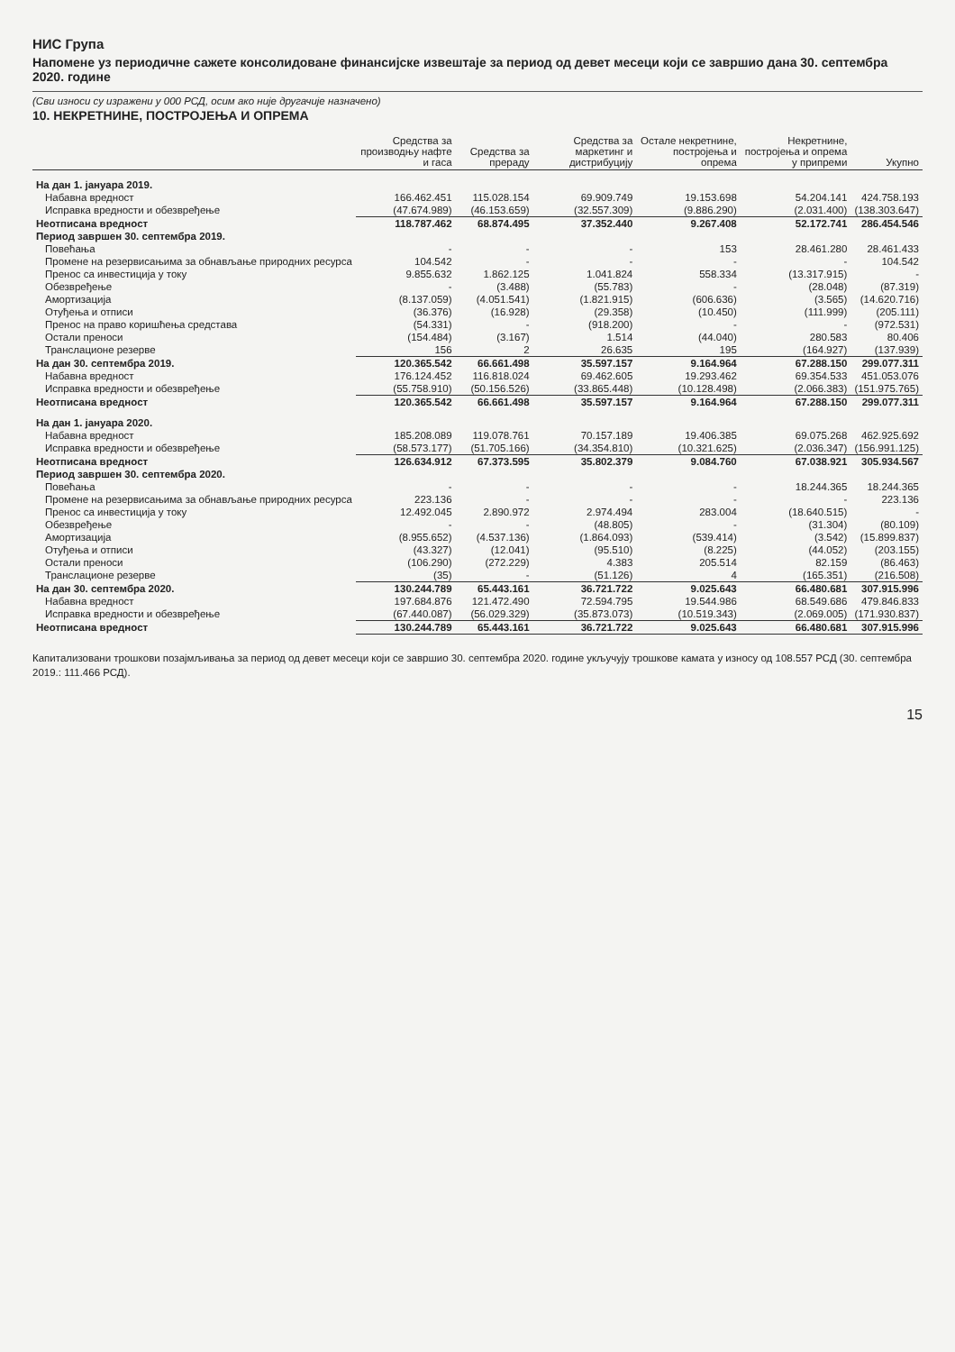НИС Група
Напомене уз периодичне сажете консолидоване финансијске извештаје за период од девет месеци који се завршио дана 30. септембра 2020. године
(Сви износи су изражени у 000 РСД, осим ако није другачије назначено)
10. НЕКРЕТНИНЕ, ПОСТРОЈЕЊА И ОПРЕМА
| | Средства за производњу нафте и гаса | Средства за прераду | Средства за маркетинг и дистрибуцију | Остале некретнине, постројења и опрема | Некретнине, постројења и опрема у припреми | Укупно |
| --- | --- | --- | --- | --- | --- | --- |
| На дан 1. јануара 2019. | | | | | | |
| Набавна вредност | 166.462.451 | 115.028.154 | 69.909.749 | 19.153.698 | 54.204.141 | 424.758.193 |
| Исправка вредности и обезвређење | (47.674.989) | (46.153.659) | (32.557.309) | (9.886.290) | (2.031.400) | (138.303.647) |
| Неотписана вредност | 118.787.462 | 68.874.495 | 37.352.440 | 9.267.408 | 52.172.741 | 286.454.546 |
| Период завршен 30. септембра 2019. | | | | | | |
| Повећања | - | - | - | 153 | 28.461.280 | 28.461.433 |
| Промене на резервисањима за обнављање природних ресурса | 104.542 | - | - | - | - | 104.542 |
| Пренос са инвестиција у току | 9.855.632 | 1.862.125 | 1.041.824 | 558.334 | (13.317.915) | - |
| Обезвређење | - | (3.488) | (55.783) | - | (28.048) | (87.319) |
| Амортизација | (8.137.059) | (4.051.541) | (1.821.915) | (606.636) | (3.565) | (14.620.716) |
| Отуђења и отписи | (36.376) | (16.928) | (29.358) | (10.450) | (111.999) | (205.111) |
| Пренос на право коришћења средстава | (54.331) | - | (918.200) | - | - | (972.531) |
| Остали преноси | (154.484) | (3.167) | 1.514 | (44.040) | 280.583 | 80.406 |
| Транслационе резерве | 156 | 2 | 26.635 | 195 | (164.927) | (137.939) |
| На дан 30. септембра 2019. | 120.365.542 | 66.661.498 | 35.597.157 | 9.164.964 | 67.288.150 | 299.077.311 |
| Набавна вредност | 176.124.452 | 116.818.024 | 69.462.605 | 19.293.462 | 69.354.533 | 451.053.076 |
| Исправка вредности и обезвређење | (55.758.910) | (50.156.526) | (33.865.448) | (10.128.498) | (2.066.383) | (151.975.765) |
| Неотписана вредност | 120.365.542 | 66.661.498 | 35.597.157 | 9.164.964 | 67.288.150 | 299.077.311 |
| На дан 1. јануара 2020. | | | | | | |
| Набавна вредност | 185.208.089 | 119.078.761 | 70.157.189 | 19.406.385 | 69.075.268 | 462.925.692 |
| Исправка вредности и обезвређење | (58.573.177) | (51.705.166) | (34.354.810) | (10.321.625) | (2.036.347) | (156.991.125) |
| Неотписана вредност | 126.634.912 | 67.373.595 | 35.802.379 | 9.084.760 | 67.038.921 | 305.934.567 |
| Период завршен 30. септембра 2020. | | | | | | |
| Повећања | - | - | - | - | 18.244.365 | 18.244.365 |
| Промене на резервисањима за обнављање природних ресурса | 223.136 | - | - | - | - | 223.136 |
| Пренос са инвестиција у току | 12.492.045 | 2.890.972 | 2.974.494 | 283.004 | (18.640.515) | - |
| Обезвређење | - | - | (48.805) | - | (31.304) | (80.109) |
| Амортизација | (8.955.652) | (4.537.136) | (1.864.093) | (539.414) | (3.542) | (15.899.837) |
| Отуђења и отписи | (43.327) | (12.041) | (95.510) | (8.225) | (44.052) | (203.155) |
| Остали преноси | (106.290) | (272.229) | 4.383 | 205.514 | 82.159 | (86.463) |
| Транслационе резерве | (35) | - | (51.126) | 4 | (165.351) | (216.508) |
| На дан 30. септембра 2020. | 130.244.789 | 65.443.161 | 36.721.722 | 9.025.643 | 66.480.681 | 307.915.996 |
| Набавна вредност | 197.684.876 | 121.472.490 | 72.594.795 | 19.544.986 | 68.549.686 | 479.846.833 |
| Исправка вредности и обезвређење | (67.440.087) | (56.029.329) | (35.873.073) | (10.519.343) | (2.069.005) | (171.930.837) |
| Неотписана вредност | 130.244.789 | 65.443.161 | 36.721.722 | 9.025.643 | 66.480.681 | 307.915.996 |
Капитализовани трошкови позајмљивања за период од девет месеци који се завршио 30. септембра 2020. године укључују трошкове камата у износу од 108.557 РСД (30. септембра 2019.: 111.466 РСД).
15